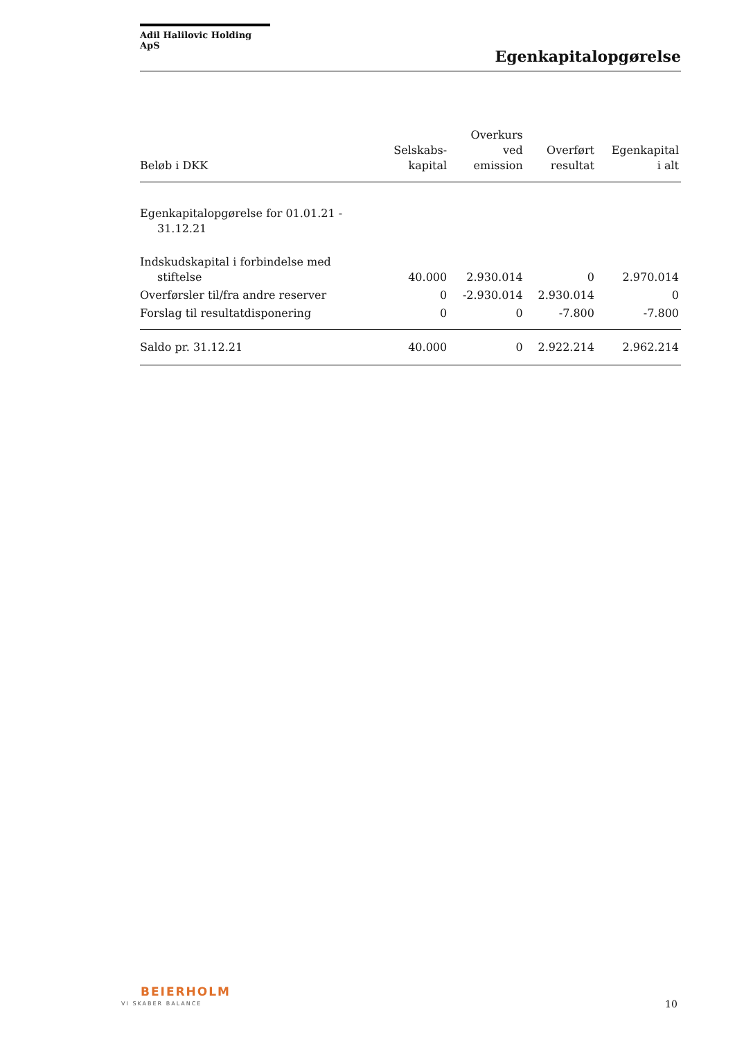Adil Halilovic Holding ApS
Egenkapitalopgørelse
| Beløb i DKK | Selskabs- kapital | Overkurs ved emission | Overført resultat | Egenkapital i alt |
| --- | --- | --- | --- | --- |
| Egenkapitalopgørelse for 01.01.21 - 31.12.21 | | | | |
| Indskudskapital i forbindelse med stiftelse | 40.000 | 2.930.014 | 0 | 2.970.014 |
| Overførsler til/fra andre reserver | 0 | -2.930.014 | 2.930.014 | 0 |
| Forslag til resultatdisponering | 0 | 0 | -7.800 | -7.800 |
| Saldo pr. 31.12.21 | 40.000 | 0 | 2.922.214 | 2.962.214 |
BEIERHOLM
VI SKABER BALANCE 10